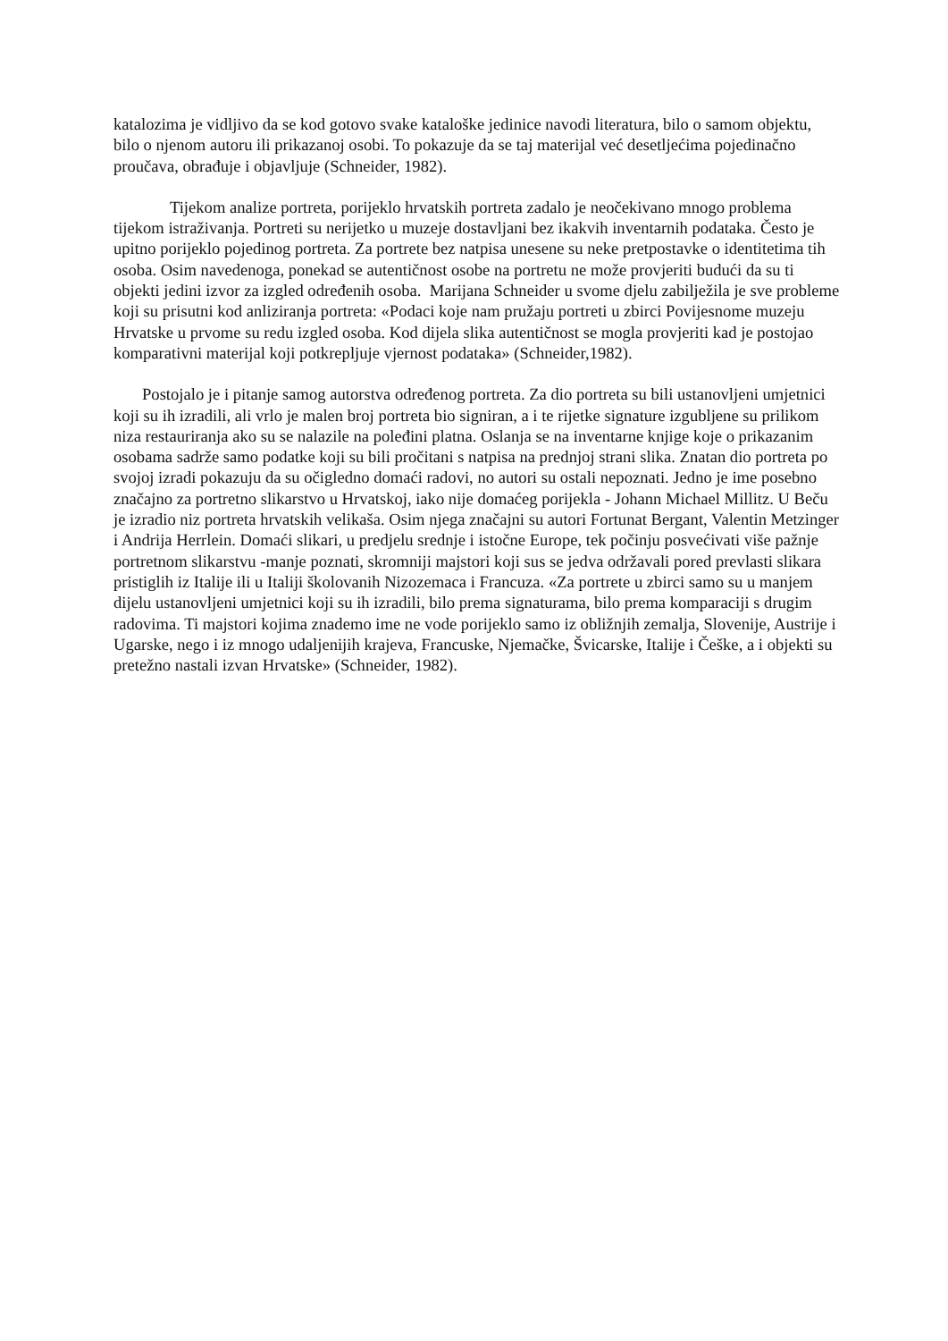katalozima je vidljivo da se kod gotovo svake kataloške jedinice navodi literatura, bilo o samom objektu, bilo o njenom autoru ili prikazanoj osobi. To pokazuje da se taj materijal već desetljećima pojedinačno proučava, obrađuje i objavljuje (Schneider, 1982).
Tijekom analize portreta, porijeklo hrvatskih portreta zadalo je neočekivano mnogo problema tijekom istraživanja. Portreti su nerijetko u muzeje dostavljani bez ikakvih inventarnih podataka. Često je upitno porijeklo pojedinog portreta. Za portrete bez natpisa unesene su neke pretpostavke o identitetima tih osoba. Osim navedenoga, ponekad se autentičnost osobe na portretu ne može provjeriti budući da su ti objekti jedini izvor za izgled određenih osoba. Marijana Schneider u svome djelu zabilježila je sve probleme koji su prisutni kod anliziranja portreta: «Podaci koje nam pružaju portreti u zbirci Povijesnome muzeju Hrvatske u prvome su redu izgled osoba. Kod dijela slika autentičnost se mogla provjeriti kad je postojao komparativni materijal koji potkrepljuje vjernost podataka» (Schneider,1982).
Postojalo je i pitanje samog autorstva određenog portreta. Za dio portreta su bili ustanovljeni umjetnici koji su ih izradili, ali vrlo je malen broj portreta bio signiran, a i te rijetke signature izgubljene su prilikom niza restauriranja ako su se nalazile na poleđini platna. Oslanja se na inventarne knjige koje o prikazanim osobama sadrže samo podatke koji su bili pročitani s natpisa na prednjoj strani slika. Znatan dio portreta po svojoj izradi pokazuju da su očigledno domaći radovi, no autori su ostali nepoznati. Jedno je ime posebno značajno za portretno slikarstvo u Hrvatskoj, iako nije domaćeg porijekla - Johann Michael Millitz. U Beču je izradio niz portreta hrvatskih velikaša. Osim njega značajni su autori Fortunat Bergant, Valentin Metzinger i Andrija Herrlein. Domaći slikari, u predjelu srednje i istočne Europe, tek počinju posvećivati više pažnje portretnom slikarstvu -manje poznati, skromniji majstori koji sus se jedva održavali pored prevlasti slikara pristiglih iz Italije ili u Italiji školovanih Nizozemaca i Francuza. «Za portrete u zbirci samo su u manjem dijelu ustanovljeni umjetnici koji su ih izradili, bilo prema signaturama, bilo prema komparaciji s drugim radovima. Ti majstori kojima znademo ime ne vode porijeklo samo iz obližnjih zemalja, Slovenije, Austrije i Ugarske, nego i iz mnogo udaljenijih krajeva, Francuske, Njemačke, Švicarske, Italije i Češke, a i objekti su pretežno nastali izvan Hrvatske» (Schneider, 1982).